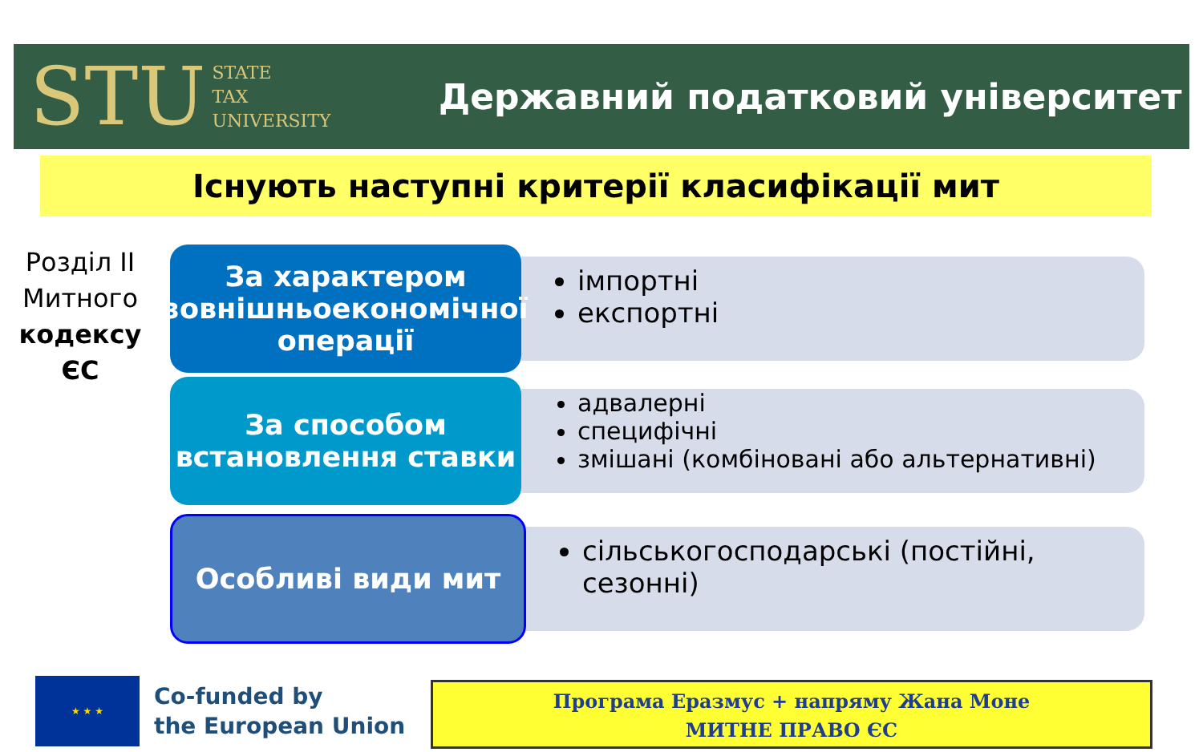STU STATE
TAX
UNIVERSITY
Державний податковий університет
Існують наступні критерії класифікації мит
Розділ ІІ Митного кодексу ЄС
За характером зовнішньоекономічної операції
імпортні
експортні
За способом встановлення ставки
адвалерні
специфічні
змішані (комбіновані або альтернативні)
Особливі види мит
сільськогосподарські (постійні, сезонні)
★ ★ ★
Co-funded by
the European Union
Програма Еразмус + напряму Жана Моне
МИТНЕ ПРАВО ЄС